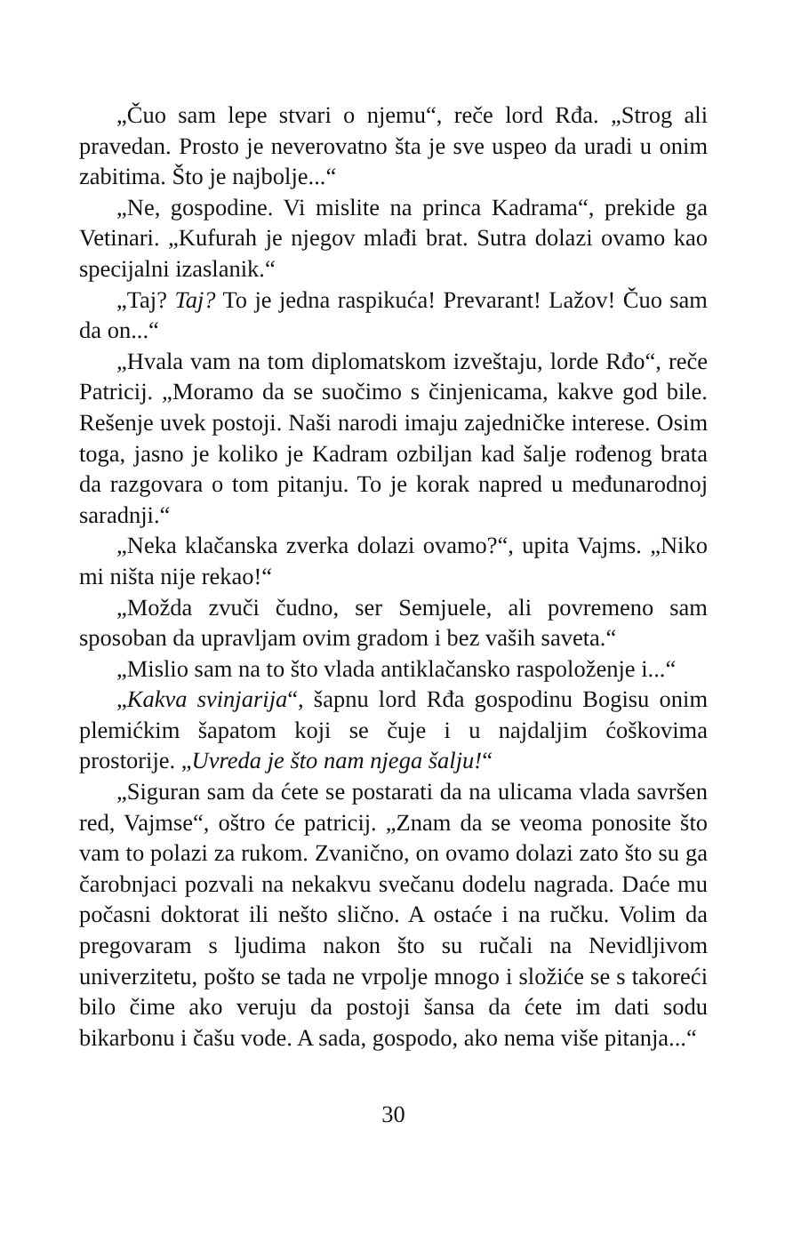„Čuo sam lepe stvari o njemu“, reče lord Rđa. „Strog ali pravedan. Prosto je neverovatno šta je sve uspeo da uradi u onim zabitima. Što je najbolje...“
„Ne, gospodine. Vi mislite na princa Kadrama“, prekide ga Vetinari. „Kufurah je njegov mlađi brat. Sutra dolazi ovamo kao specijalni izaslanik.“
„Taj? Taj? To je jedna raspikuća! Prevarant! Lažov! Čuo sam da on...“
„Hvala vam na tom diplomatskom izveštaju, lorde Rđo“, reče Patricij. „Moramo da se suočimo s činjenicama, kakve god bile. Rešenje uvek postoji. Naši narodi imaju zajedničke interese. Osim toga, jasno je koliko je Kadram ozbiljan kad šalje rođenog brata da razgovara o tom pitanju. To je korak napred u međunarodnoj saradnji.“
„Neka klačanska zverka dolazi ovamo?“, upita Vajms. „Niko mi ništa nije rekao!“
„Možda zvuči čudno, ser Semjuele, ali povremeno sam sposoban da upravljam ovim gradom i bez vaših saveta.“
„Mislio sam na to što vlada antiklačansko raspoloženje i...“
„Kakva svinjarija“, šapnu lord Rđa gospodinu Bogisu onim plemićkim šapatom koji se čuje i u najdaljim ćoškovima prostorije. „Uvreda je što nam njega šalju!“
„Siguran sam da ćete se postarati da na ulicama vlada savršen red, Vajmse“, oštro će patricij. „Znam da se veoma ponosite što vam to polazi za rukom. Zvanično, on ovamo dolazi zato što su ga čarobnjaci pozvali na nekakvu svečanu dodelu nagrada. Daće mu počasni doktorat ili nešto slično. A ostaće i na ručku. Volim da pregovaram s ljudima nakon što su ručali na Nevidljivom univerzitetu, pošto se tada ne vrpolje mnogo i složiće se s takoreći bilo čime ako veruju da postoji šansa da ćete im dati sodu bikarbonu i čašu vode. A sada, gospodo, ako nema više pitanja...“
30